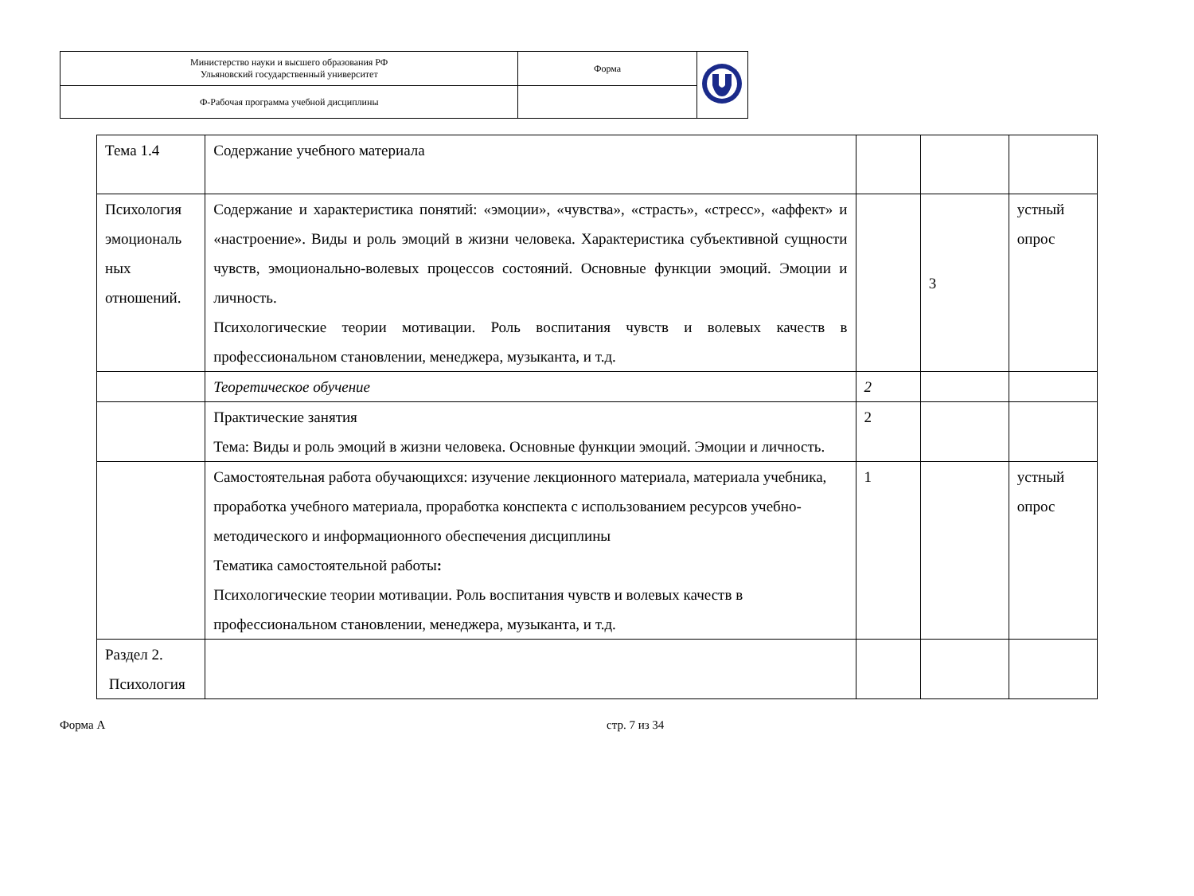| Министерство науки и высшего образования РФ Ульяновский государственный университет | Форма | |
| Ф-Рабочая программа учебной дисциплины | | |
| Тема 1.4 | Содержание учебного материала | | | |
| Психология эмоциональ ных отношений. | Содержание и характеристика понятий: «эмоции», «чувства», «страсть», «стресс», «аффект» и «настроение». Виды и роль эмоций в жизни человека. Характеристика субъективной сущности чувств, эмоционально-волевых процессов состояний. Основные функции эмоций. Эмоции и личность. Психологические теории мотивации. Роль воспитания чувств и волевых качеств в профессиональном становлении, менеджера, музыканта, и т.д. | | 3 | устный опрос |
| | Теоретическое обучение | 2 | | |
| | Практические занятия Тема: Виды и роль эмоций в жизни человека. Основные функции эмоций. Эмоции и личность. | 2 | | |
| | Самостоятельная работа обучающихся: изучение лекционного материала, материала учебника, проработка учебного материала, проработка конспекта с использованием ресурсов учебно-методического и информационного обеспечения дисциплины Тематика самостоятельной работы : Психологические теории мотивации. Роль воспитания чувств и волевых качеств в профессиональном становлении, менеджера, музыканта, и т.д. | 1 | | устный опрос |
| Раздел 2. Психология | | | | |
Форма А стр. 7 из 34